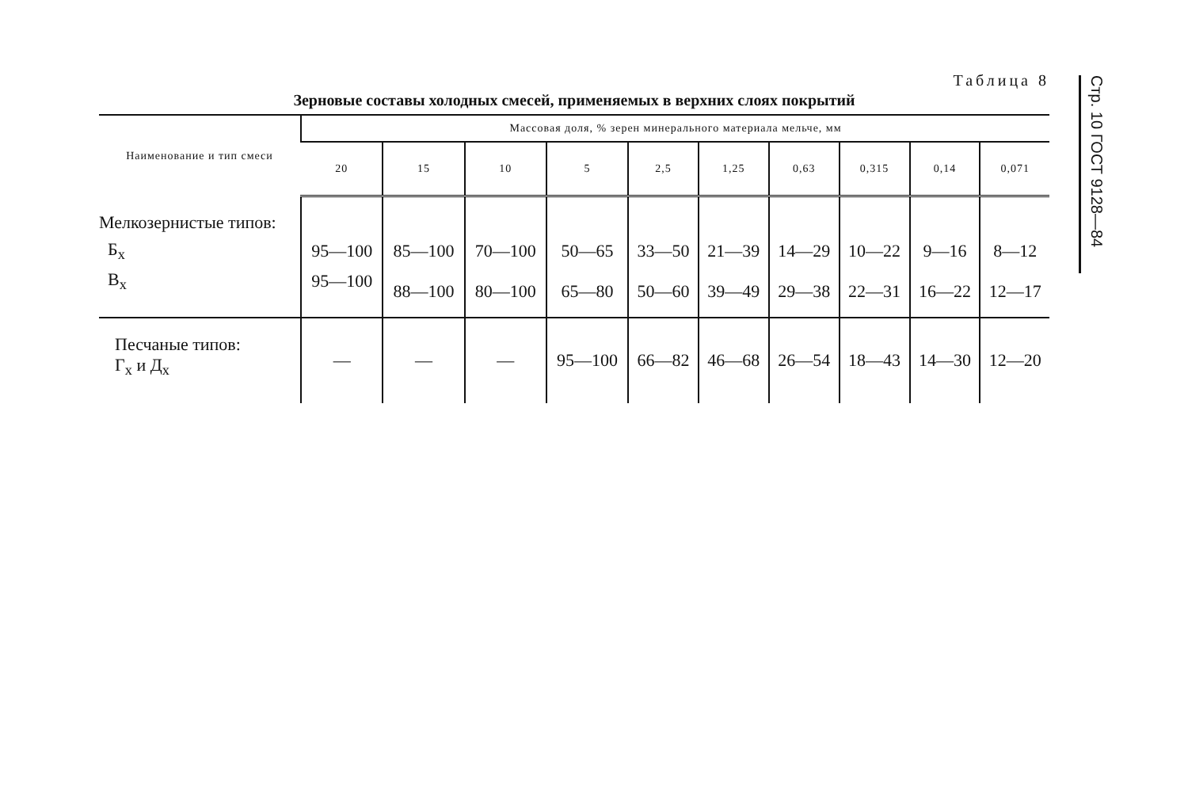Таблица 8
Зерновые составы холодных смесей, применяемых в верхних слоях покрытий
| Наименование и тип смеси | Массовая доля, % зерен минерального материала мельче, мм | | | | | | | | | |
| --- | --- | --- | --- | --- | --- | --- | --- | --- | --- | --- |
| | 20 | 15 | 10 | 5 | 2,5 | 1,25 | 0,63 | 0,315 | 0,14 | 0,071 |
| Мелкозернистые типов: | | | | | | | | | | |
| Б<sub>х</sub> | 95—100 | 85—100 | 70—100 | 50—65 | 33—50 | 21—39 | 14—29 | 10—22 | 9—16 | 8—12 |
| В<sub>х</sub> | 95—100 | 88—100 | 80—100 | 65—80 | 50—60 | 39—49 | 29—38 | 22—31 | 16—22 | 12—17 |
| Песчаные типов: Г<sub>х</sub> и Д<sub>х</sub> | — | — | — | 95—100 | 66—82 | 46—68 | 26—54 | 18—43 | 14—30 | 12—20 |
Стр. 10 ГОСТ 9128—84